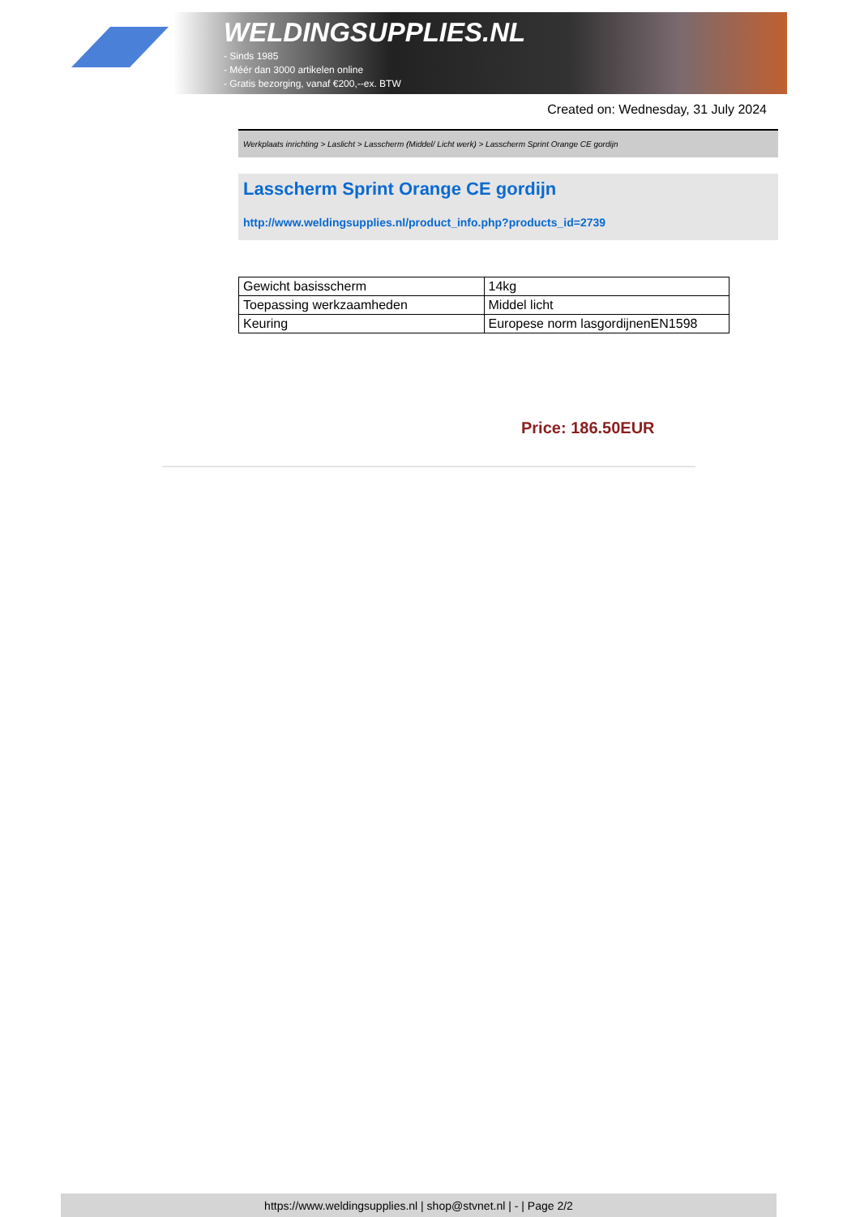WELDINGSUPPLIES.NL
- Sinds 1985
- Méér dan 3000 artikelen online
- Gratis bezorging, vanaf €200,--ex. BTW
Created on: Wednesday, 31 July 2024
Werkplaats inrichting > Laslicht > Lasscherm (Middel/ Licht werk) > Lasscherm Sprint Orange CE gordijn
Lasscherm Sprint Orange CE gordijn
http://www.weldingsupplies.nl/product_info.php?products_id=2739
| Gewicht basisscherm | 14kg |
| Toepassing werkzaamheden | Middel licht |
| Keuring | Europese norm lasgordijnenEN1598 |
Price: 186.50EUR
https://www.weldingsupplies.nl | shop@stvnet.nl | - | Page 2/2